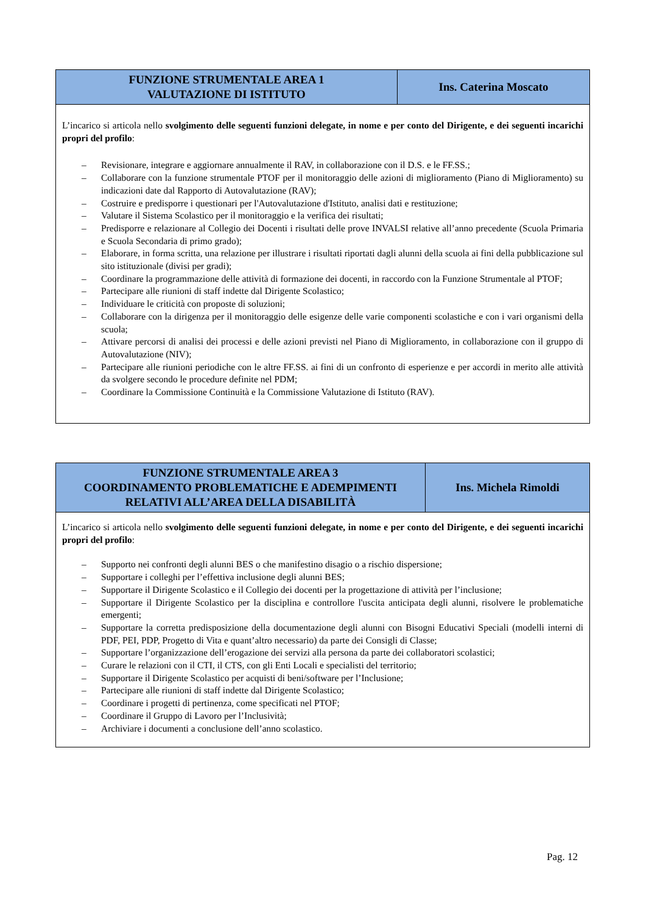| FUNZIONE STRUMENTALE AREA 1 VALUTAZIONE DI ISTITUTO | Ins. Caterina Moscato |
| --- | --- |
| L’incarico si articola nello svolgimento delle seguenti funzioni delegate, in nome e per conto del Dirigente, e dei seguenti incarichi propri del profilo : – Revisionare, integrare e aggiornare annualmente il RAV, in collaborazione con il D.S. e le FF.SS.; – Collaborare con la funzione strumentale PTOF per il monitoraggio delle azioni di miglioramento (Piano di Miglioramento) su indicazioni date dal Rapporto di Autovalutazione (RAV); – Costruire e predisporre i questionari per l'Autovalutazione d'Istituto, analisi dati e restituzione; – Valutare il Sistema Scolastico per il monitoraggio e la verifica dei risultati; – Predisporre e relazionare al Collegio dei Docenti i risultati delle prove INVALSI relative all’anno precedente (Scuola Primaria e Scuola Secondaria di primo grado); – Elaborare, in forma scritta, una relazione per illustrare i risultati riportati dagli alunni della scuola ai fini della pubblicazione sul sito istituzionale (divisi per gradi); – Coordinare la programmazione delle attività di formazione dei docenti, in raccordo con la Funzione Strumentale al PTOF; – Partecipare alle riunioni di staff indette dal Dirigente Scolastico; – Individuare le criticità con proposte di soluzioni; – Collaborare con la dirigenza per il monitoraggio delle esigenze delle varie componenti scolastiche e con i vari organismi della scuola; – Attivare percorsi di analisi dei processi e delle azioni previsti nel Piano di Miglioramento, in collaborazione con il gruppo di Autovalutazione (NIV); – Partecipare alle riunioni periodiche con le altre FF.SS. ai fini di un confronto di esperienze e per accordi in merito alle attività da svolgere secondo le procedure definite nel PDM; – Coordinare la Commissione Continuità e la Commissione Valutazione di Istituto (RAV). | |
| FUNZIONE STRUMENTALE AREA 3 COORDINAMENTO PROBLEMATICHE E ADEMPIMENTI RELATIVI ALL’AREA DELLA DISABILITÀ | Ins. Michela Rimoldi |
| --- | --- |
| L’incarico si articola nello svolgimento delle seguenti funzioni delegate, in nome e per conto del Dirigente, e dei seguenti incarichi propri del profilo : – Supporto nei confronti degli alunni BES o che manifestino disagio o a rischio dispersione; – Supportare i colleghi per l’effettiva inclusione degli alunni BES; – Supportare il Dirigente Scolastico e il Collegio dei docenti per la progettazione di attività per l’inclusione; – Supportare il Dirigente Scolastico per la disciplina e controllore l'uscita anticipata degli alunni, risolvere le problematiche emergenti; – Supportare la corretta predisposizione della documentazione degli alunni con Bisogni Educativi Speciali (modelli interni di PDF, PEI, PDP, Progetto di Vita e quant’altro necessario) da parte dei Consigli di Classe; – Supportare l’organizzazione dell’erogazione dei servizi alla persona da parte dei collaboratori scolastici; – Curare le relazioni con il CTI, il CTS, con gli Enti Locali e specialisti del territorio; – Supportare il Dirigente Scolastico per acquisti di beni/software per l’Inclusione; – Partecipare alle riunioni di staff indette dal Dirigente Scolastico; – Coordinare i progetti di pertinenza, come specificati nel PTOF; – Coordinare il Gruppo di Lavoro per l’Inclusività; – Archiviare i documenti a conclusione dell’anno scolastico. | |
Pag. 12